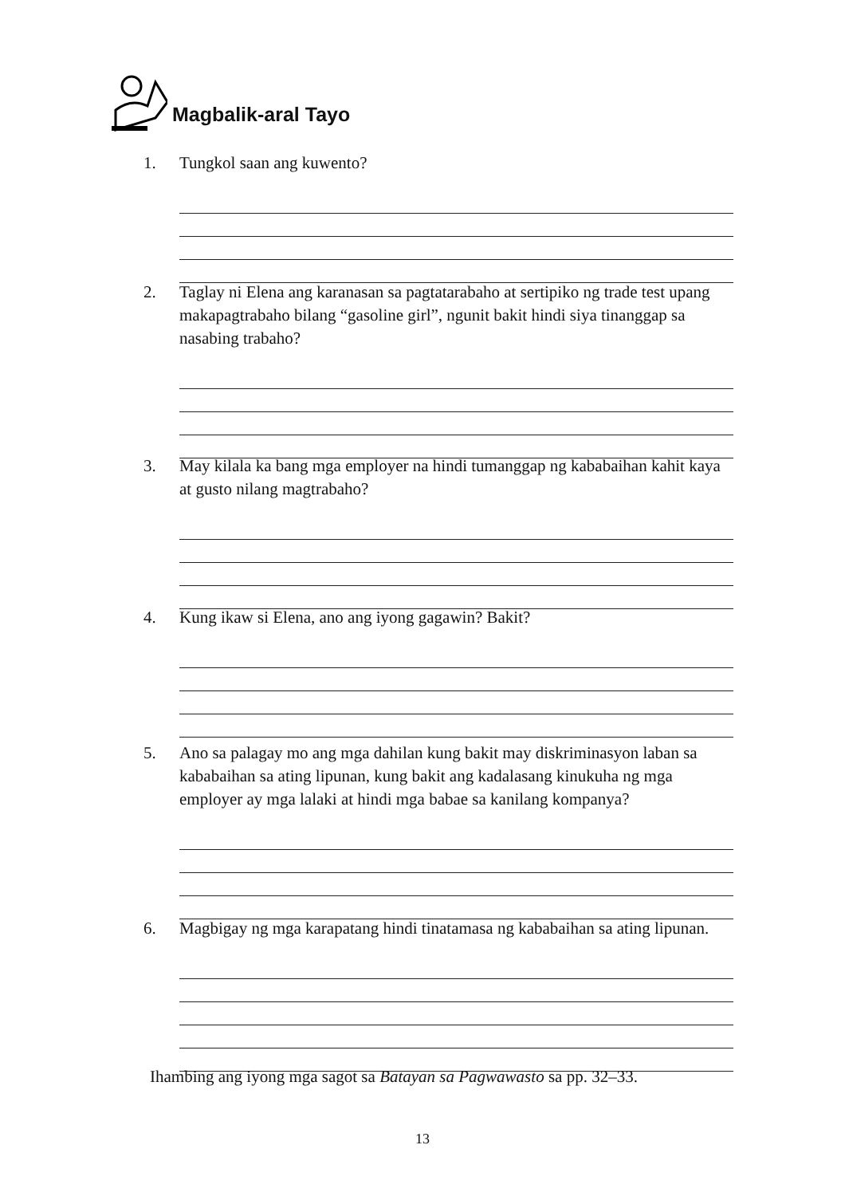Magbalik-aral Tayo
1. Tungkol saan ang kuwento?
2. Taglay ni Elena ang karanasan sa pagtatarabaho at sertipiko ng trade test upang makapagtrabaho bilang “gasoline girl”, ngunit bakit hindi siya tinanggap sa nasabing trabaho?
3. May kilala ka bang mga employer na hindi tumanggap ng kababaihan kahit kaya at gusto nilang magtrabaho?
4. Kung ikaw si Elena, ano ang iyong gagawin? Bakit?
5. Ano sa palagay mo ang mga dahilan kung bakit may diskriminasyon laban sa kababaihan sa ating lipunan, kung bakit ang kadalasang kinukuha ng mga employer ay mga lalaki at hindi mga babae sa kanilang kompanya?
6. Magbigay ng mga karapatang hindi tinatamasa ng kababaihan sa ating lipunan.
Ihambing ang iyong mga sagot sa Batayan sa Pagwawasto sa pp. 32–33.
13